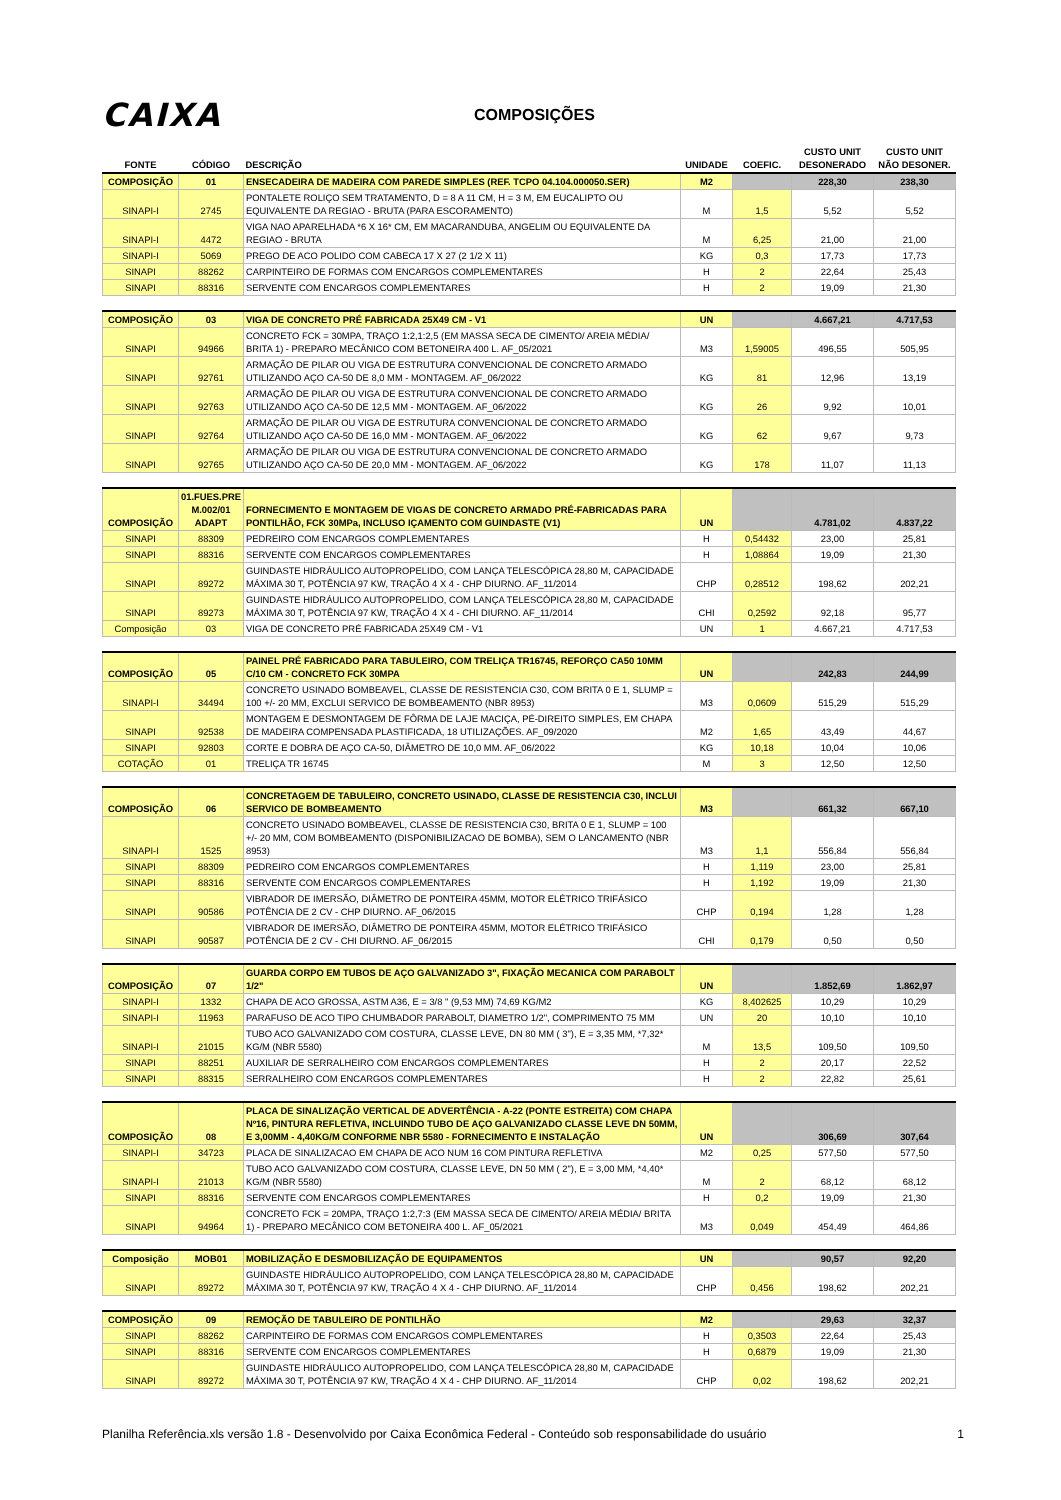CAIXA
COMPOSIÇÕES
| FONTE | CÓDIGO | DESCRIÇÃO | UNIDADE | COEFIC. | CUSTO UNIT DESONERADO | CUSTO UNIT NÃO DESONER. |
| --- | --- | --- | --- | --- | --- | --- |
| COMPOSIÇÃO | 01 | ENSECADEIRA DE MADEIRA COM PAREDE SIMPLES (REF. TCPO 04.104.000050.SER) | M2 | | 228,30 | 238,30 |
| SINAPI-I | 2745 | PONTALETE ROLIÇO SEM TRATAMENTO, D = 8 A 11 CM, H = 3 M, EM EUCALIPTO OU EQUIVALENTE DA REGIAO - BRUTA (PARA ESCORAMENTO) | M | 1,5 | 5,52 | 5,52 |
| SINAPI-I | 4472 | VIGA NAO APARELHADA *6 X 16* CM, EM MACARANDUBA, ANGELIM OU EQUIVALENTE DA REGIAO - BRUTA | M | 6,25 | 21,00 | 21,00 |
| SINAPI-I | 5069 | PREGO DE ACO POLIDO COM CABECA 17 X 27 (2 1/2 X 11) | KG | 0,3 | 17,73 | 17,73 |
| SINAPI | 88262 | CARPINTEIRO DE FORMAS COM ENCARGOS COMPLEMENTARES | H | 2 | 22,64 | 25,43 |
| SINAPI | 88316 | SERVENTE COM ENCARGOS COMPLEMENTARES | H | 2 | 19,09 | 21,30 |
| COMPOSIÇÃO | 03 | VIGA DE CONCRETO PRÉ FABRICADA 25X49 CM - V1 | UN | | 4.667,21 | 4.717,53 |
| SINAPI | 94966 | CONCRETO FCK = 30MPA, TRAÇO 1:2,1:2,5 (EM MASSA SECA DE CIMENTO/ AREIA MÉDIA/ BRITA 1) - PREPARO MECÂNICO COM BETONEIRA 400 L. AF_05/2021 | M3 | 1,59005 | 496,55 | 505,95 |
| SINAPI | 92761 | ARMAÇÃO DE PILAR OU VIGA DE ESTRUTURA CONVENCIONAL DE CONCRETO ARMADO UTILIZANDO AÇO CA-50 DE 8,0 MM - MONTAGEM. AF_06/2022 | KG | 81 | 12,96 | 13,19 |
| SINAPI | 92763 | ARMAÇÃO DE PILAR OU VIGA DE ESTRUTURA CONVENCIONAL DE CONCRETO ARMADO UTILIZANDO AÇO CA-50 DE 12,5 MM - MONTAGEM. AF_06/2022 | KG | 26 | 9,92 | 10,01 |
| SINAPI | 92764 | ARMAÇÃO DE PILAR OU VIGA DE ESTRUTURA CONVENCIONAL DE CONCRETO ARMADO UTILIZANDO AÇO CA-50 DE 16,0 MM - MONTAGEM. AF_06/2022 | KG | 62 | 9,67 | 9,73 |
| SINAPI | 92765 | ARMAÇÃO DE PILAR OU VIGA DE ESTRUTURA CONVENCIONAL DE CONCRETO ARMADO UTILIZANDO AÇO CA-50 DE 20,0 MM - MONTAGEM. AF_06/2022 | KG | 178 | 11,07 | 11,13 |
| COMPOSIÇÃO | 01.FUES.PRE M.002/01 ADAPT | FORNECIMENTO E MONTAGEM DE VIGAS DE CONCRETO ARMADO PRÉ-FABRICADAS PARA PONTILHÃO, FCK 30MPa, INCLUSO IÇAMENTO COM GUINDASTE (V1) | UN | | 4.781,02 | 4.837,22 |
| SINAPI | 88309 | PEDREIRO COM ENCARGOS COMPLEMENTARES | H | 0,54432 | 23,00 | 25,81 |
| SINAPI | 88316 | SERVENTE COM ENCARGOS COMPLEMENTARES | H | 1,08864 | 19,09 | 21,30 |
| SINAPI | 89272 | GUINDASTE HIDRÁULICO AUTOPROPELIDO, COM LANÇA TELESCÓPICA 28,80 M, CAPACIDADE MÁXIMA 30 T, POTÊNCIA 97 KW, TRAÇÃO 4 X 4 - CHP DIURNO. AF_11/2014 | CHP | 0,28512 | 198,62 | 202,21 |
| SINAPI | 89273 | GUINDASTE HIDRÁULICO AUTOPROPELIDO, COM LANÇA TELESCÓPICA 28,80 M, CAPACIDADE MÁXIMA 30 T, POTÊNCIA 97 KW, TRAÇÃO 4 X 4 - CHI DIURNO. AF_11/2014 | CHI | 0,2592 | 92,18 | 95,77 |
| Composição | 03 | VIGA DE CONCRETO PRÉ FABRICADA 25X49 CM - V1 | UN | 1 | 4.667,21 | 4.717,53 |
| COMPOSIÇÃO | 05 | PAINEL PRÉ FABRICADO PARA TABULEIRO, COM TRELIÇA TR16745, REFORÇO CA50 10MM C/10 CM - CONCRETO FCK 30MPA | UN | | 242,83 | 244,99 |
| SINAPI-I | 34494 | CONCRETO USINADO BOMBEAVEL, CLASSE DE RESISTENCIA C30, COM BRITA 0 E 1, SLUMP = 100 +/- 20 MM, EXCLUI SERVICO DE BOMBEAMENTO (NBR 8953) | M3 | 0,0609 | 515,29 | 515,29 |
| SINAPI | 92538 | MONTAGEM E DESMONTAGEM DE FÔRMA DE LAJE MACIÇA, PÉ-DIREITO SIMPLES, EM CHAPA DE MADEIRA COMPENSADA PLASTIFICADA, 18 UTILIZAÇÕES. AF_09/2020 | M2 | 1,65 | 43,49 | 44,67 |
| SINAPI | 92803 | CORTE E DOBRA DE AÇO CA-50, DIÂMETRO DE 10,0 MM. AF_06/2022 | KG | 10,18 | 10,04 | 10,06 |
| COTAÇÃO | 01 | TRELIÇA TR 16745 | M | 3 | 12,50 | 12,50 |
| COMPOSIÇÃO | 06 | CONCRETAGEM DE TABULEIRO, CONCRETO USINADO, CLASSE DE RESISTENCIA C30, INCLUI SERVICO DE BOMBEAMENTO | M3 | | 661,32 | 667,10 |
| SINAPI-I | 1525 | CONCRETO USINADO BOMBEAVEL, CLASSE DE RESISTENCIA C30, BRITA 0 E 1, SLUMP = 100 +/- 20 MM, COM BOMBEAMENTO (DISPONIBILIZACAO DE BOMBA), SEM O LANCAMENTO (NBR 8953) | M3 | 1,1 | 556,84 | 556,84 |
| SINAPI | 88309 | PEDREIRO COM ENCARGOS COMPLEMENTARES | H | 1,119 | 23,00 | 25,81 |
| SINAPI | 88316 | SERVENTE COM ENCARGOS COMPLEMENTARES | H | 1,192 | 19,09 | 21,30 |
| SINAPI | 90586 | VIBRADOR DE IMERSÃO, DIÂMETRO DE PONTEIRA 45MM, MOTOR ELÉTRICO TRIFÁSICO POTÊNCIA DE 2 CV - CHP DIURNO. AF_06/2015 | CHP | 0,194 | 1,28 | 1,28 |
| SINAPI | 90587 | VIBRADOR DE IMERSÃO, DIÂMETRO DE PONTEIRA 45MM, MOTOR ELÉTRICO TRIFÁSICO POTÊNCIA DE 2 CV - CHI DIURNO. AF_06/2015 | CHI | 0,179 | 0,50 | 0,50 |
| COMPOSIÇÃO | 07 | GUARDA CORPO EM TUBOS DE AÇO GALVANIZADO 3", FIXAÇÃO MECANICA COM PARABOLT 1/2" | UN | | 1.852,69 | 1.862,97 |
| SINAPI-I | 1332 | CHAPA DE ACO GROSSA, ASTM A36, E = 3/8 " (9,53 MM) 74,69 KG/M2 | KG | 8,402625 | 10,29 | 10,29 |
| SINAPI-I | 11963 | PARAFUSO DE ACO TIPO CHUMBADOR PARABOLT, DIAMETRO 1/2", COMPRIMENTO 75 MM | UN | 20 | 10,10 | 10,10 |
| SINAPI-I | 21015 | TUBO ACO GALVANIZADO COM COSTURA, CLASSE LEVE, DN 80 MM ( 3"), E = 3,35 MM, *7,32* KG/M (NBR 5580) | M | 13,5 | 109,50 | 109,50 |
| SINAPI | 88251 | AUXILIAR DE SERRALHEIRO COM ENCARGOS COMPLEMENTARES | H | 2 | 20,17 | 22,52 |
| SINAPI | 88315 | SERRALHEIRO COM ENCARGOS COMPLEMENTARES | H | 2 | 22,82 | 25,61 |
| COMPOSIÇÃO | 08 | PLACA DE SINALIZAÇÃO VERTICAL DE ADVERTÊNCIA - A-22 (PONTE ESTREITA) COM CHAPA Nº16, PINTURA REFLETIVA, INCLUINDO TUBO DE AÇO GALVANIZADO CLASSE LEVE DN 50MM, E 3,00MM - 4,40KG/M CONFORME NBR 5580 - FORNECIMENTO E INSTALAÇÃO | UN | | 306,69 | 307,64 |
| SINAPI-I | 34723 | PLACA DE SINALIZACAO EM CHAPA DE ACO NUM 16 COM PINTURA REFLETIVA | M2 | 0,25 | 577,50 | 577,50 |
| SINAPI-I | 21013 | TUBO ACO GALVANIZADO COM COSTURA, CLASSE LEVE, DN 50 MM ( 2"), E = 3,00 MM, *4,40* KG/M (NBR 5580) | M | 2 | 68,12 | 68,12 |
| SINAPI | 88316 | SERVENTE COM ENCARGOS COMPLEMENTARES | H | 0,2 | 19,09 | 21,30 |
| SINAPI | 94964 | CONCRETO FCK = 20MPA, TRAÇO 1:2,7:3 (EM MASSA SECA DE CIMENTO/ AREIA MÉDIA/ BRITA 1) - PREPARO MECÂNICO COM BETONEIRA 400 L. AF_05/2021 | M3 | 0,049 | 454,49 | 464,86 |
| Composição | MOB01 | MOBILIZAÇÃO E DESMOBILIZAÇÃO DE EQUIPAMENTOS | UN | | 90,57 | 92,20 |
| SINAPI | 89272 | GUINDASTE HIDRÁULICO AUTOPROPELIDO, COM LANÇA TELESCÓPICA 28,80 M, CAPACIDADE MÁXIMA 30 T, POTÊNCIA 97 KW, TRAÇÃO 4 X 4 - CHP DIURNO. AF_11/2014 | CHP | 0,456 | 198,62 | 202,21 |
| COMPOSIÇÃO | 09 | REMOÇÃO DE TABULEIRO DE PONTILHÃO | M2 | | 29,63 | 32,37 |
| SINAPI | 88262 | CARPINTEIRO DE FORMAS COM ENCARGOS COMPLEMENTARES | H | 0,3503 | 22,64 | 25,43 |
| SINAPI | 88316 | SERVENTE COM ENCARGOS COMPLEMENTARES | H | 0,6879 | 19,09 | 21,30 |
| SINAPI | 89272 | GUINDASTE HIDRÁULICO AUTOPROPELIDO, COM LANÇA TELESCÓPICA 28,80 M, CAPACIDADE MÁXIMA 30 T, POTÊNCIA 97 KW, TRAÇÃO 4 X 4 - CHP DIURNO. AF_11/2014 | CHP | 0,02 | 198,62 | 202,21 |
Planilha Referência.xls versão 1.8 - Desenvolvido por Caixa Econômica Federal - Conteúdo sob responsabilidade do usuário 1